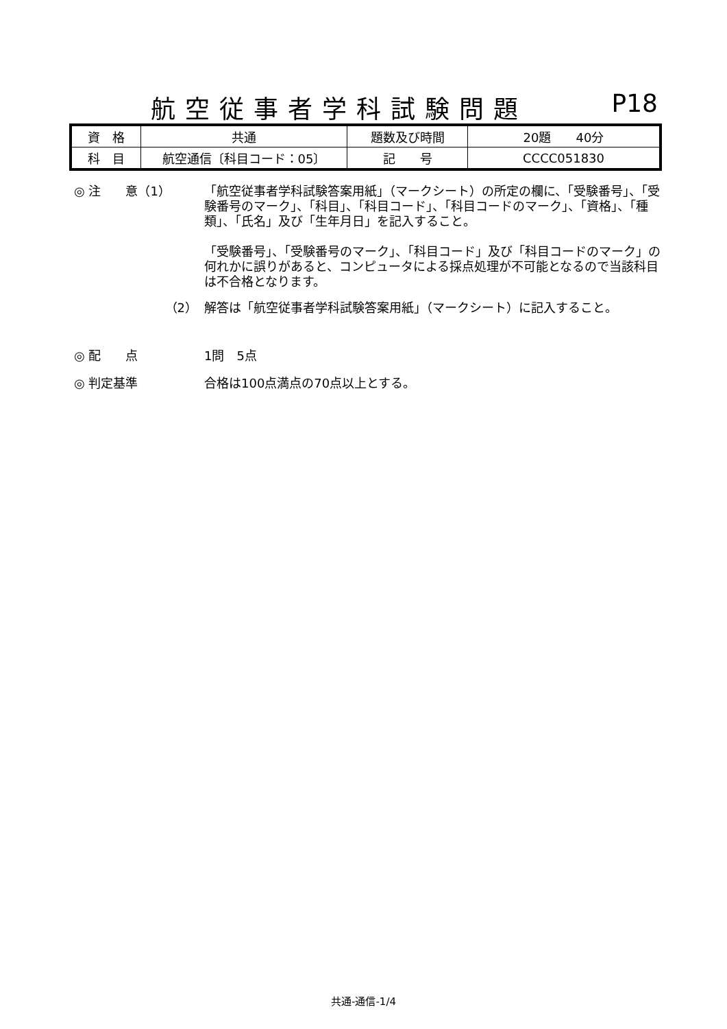航空従事者学科試験問題 P18
| 資 格 | 共通 | 題数及び時間 | 20題 40分 |
| 科 目 | 航空通信〔科目コード：05〕 | 記 号 | CCCC051830 |
◎ 注　　意（1） 「航空従事者学科試験答案用紙」（マークシート）の所定の欄に、「受験番号」、「受験番号のマーク」、「科目」、「科目コード」、「科目コードのマーク」、「資格」、「種類」、「氏名」及び「生年月日」を記入すること。
「受験番号」、「受験番号のマーク」、「科目コード」及び「科目コードのマーク」の何れかに誤りがあると、コンピュータによる採点処理が不可能となるので当該科目は不合格となります。
（2） 解答は「航空従事者学科試験答案用紙」（マークシート）に記入すること。
◎ 配　　点 1問　5点
◎ 判定基準 合格は100点満点の70点以上とする。
共通-通信-1/4